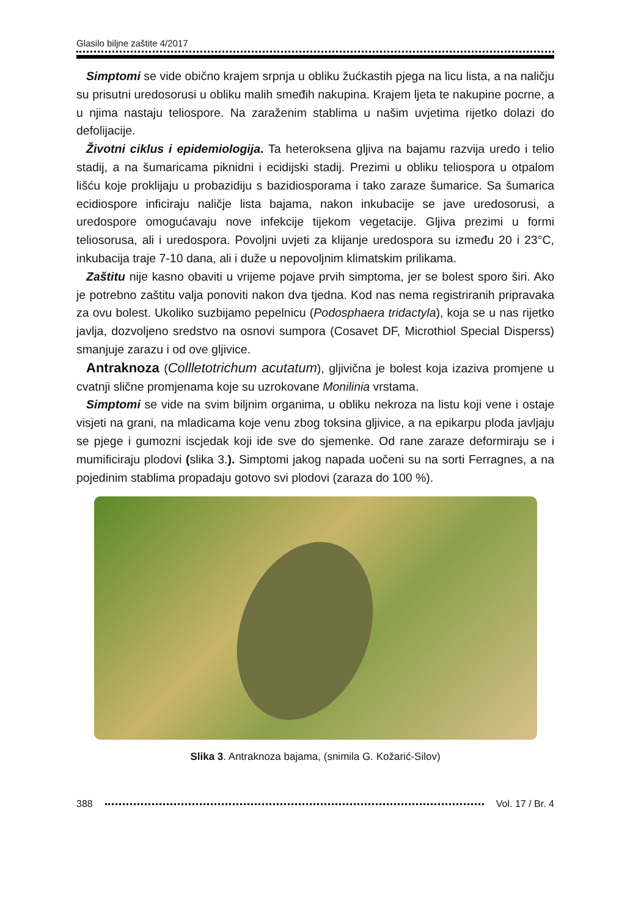Glasilo biljne zaštite 4/2017
Simptomi se vide obično krajem srpnja u obliku žućkastih pjega na licu lista, a na naličju su prisutni uredosorusi u obliku malih smeđih nakupina. Krajem ljeta te nakupine pocrne, a u njima nastaju teliospore. Na zaraženim stablima u našim uvjetima rijetko dolazi do defolijacije.
Životni ciklus i epidemiologija. Ta heteroksena gljiva na bajamu razvija uredo i telio stadij, a na šumaricama piknidni i ecidijski stadij. Prezimi u obliku teliospora u otpalom lišću koje proklijaju u probazidiju s bazidiosporama i tako zaraze šumarice. Sa šumarica ecidiospore inficiraju naličje lista bajama, nakon inkubacije se jave uredosorusi, a uredospore omogućavaju nove infekcije tijekom vegetacije. Gljiva prezimi u formi teliosorusa, ali i uredospora. Povoljni uvjeti za klijanje uredospora su između 20 i 23°C, inkubacija traje 7-10 dana, ali i duže u nepovoljnim klimatskim prilikama.
Zaštitu nije kasno obaviti u vrijeme pojave prvih simptoma, jer se bolest sporo širi. Ako je potrebno zaštitu valja ponoviti nakon dva tjedna. Kod nas nema registriranih pripravaka za ovu bolest. Ukoliko suzbijamo pepelnicu (Podosphaera tridactyla), koja se u nas rijetko javlja, dozvoljeno sredstvo na osnovi sumpora (Cosavet DF, Microthiol Special Disperss) smanjuje zarazu i od ove gljivice.
Antraknoza (Collletotrichum acutatum), gljivična je bolest koja izaziva promjene u cvatnji slične promjenama koje su uzrokovane Monilinia vrstama.
Simptomi se vide na svim biljnim organima, u obliku nekroza na listu koji vene i ostaje visjeti na grani, na mladicama koje venu zbog toksina gljivice, a na epikarpu ploda javljaju se pjege i gumozni iscjedak koji ide sve do sjemenke. Od rane zaraze deformiraju se i mumificiraju plodovi (slika 3.). Simptomi jakog napada uočeni su na sorti Ferragnes, a na pojedinim stablima propadaju gotovo svi plodovi (zaraza do 100 %).
Slika 3. Antraknoza bajama, (snimila G. Kožarić-Silov)
388 Vol. 17 / Br. 4